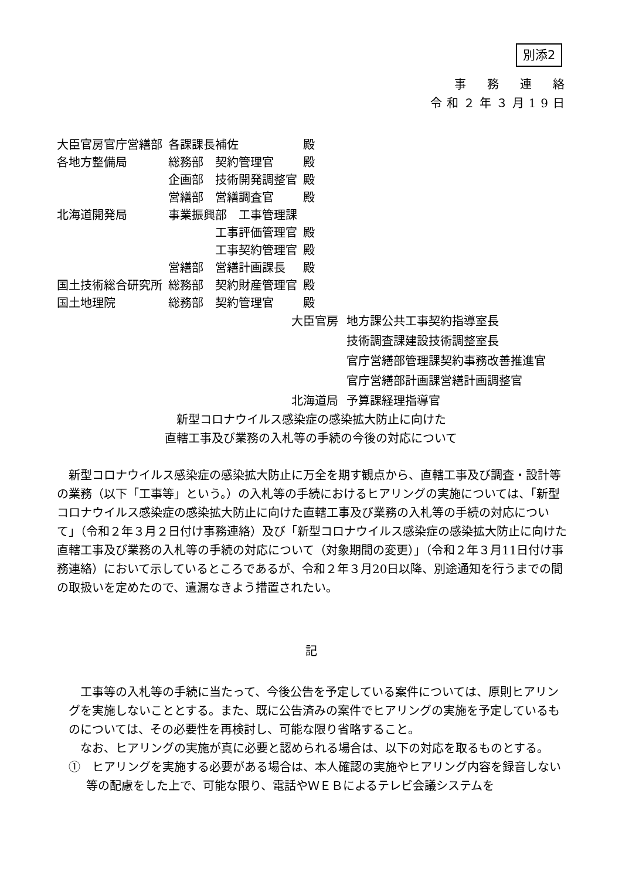別添2
事　務　連　絡
令和２年３月19日
| 大臣官房官庁営繕部 | 各課課長補佐 | 殿 |
| 各地方整備局 | 総務部 契約管理官 | 殿 |
| | 企画部 技術開発調整官 | 殿 |
| | 営繕部 営繕調査官 | 殿 |
| 北海道開発局 | 事業振興部 工事管理課 | |
| | 工事評価管理官 | 殿 |
| | 工事契約管理官 | 殿 |
| | 営繕部 営繕計画課長 | 殿 |
| 国土技術総合研究所 | 総務部 契約財産管理官 | 殿 |
| 国土地理院 | 総務部 契約管理官 | 殿 |
| 大臣官房 | 地方課公共工事契約指導室長 |
| | 技術調査課建設技術調整室長 |
| | 官庁営繕部管理課契約事務改善推進官 |
| | 官庁営繕部計画課営繕計画調整官 |
| 北海道局 | 予算課経理指導官 |
新型コロナウイルス感染症の感染拡大防止に向けた
直轄工事及び業務の入札等の手続の今後の対応について
新型コロナウイルス感染症の感染拡大防止に万全を期す観点から、直轄工事及び調査・設計等の業務（以下「工事等」という。）の入札等の手続におけるヒアリングの実施については、「新型コロナウイルス感染症の感染拡大防止に向けた直轄工事及び業務の入札等の手続の対応について」（令和２年３月２日付け事務連絡）及び「新型コロナウイルス感染症の感染拡大防止に向けた直轄工事及び業務の入札等の手続の対応について（対象期間の変更）」（令和２年３月11日付け事務連絡）において示しているところであるが、令和２年３月20日以降、別途通知を行うまでの間の取扱いを定めたので、遺漏なきよう措置されたい。
記
工事等の入札等の手続に当たって、今後公告を予定している案件については、原則ヒアリングを実施しないこととする。また、既に公告済みの案件でヒアリングの実施を予定しているものについては、その必要性を再検討し、可能な限り省略すること。
なお、ヒアリングの実施が真に必要と認められる場合は、以下の対応を取るものとする。
①　ヒアリングを実施する必要がある場合は、本人確認の実施やヒアリング内容を録音しない等の配慮をした上で、可能な限り、電話やＷＥＢによるテレビ会議システムを